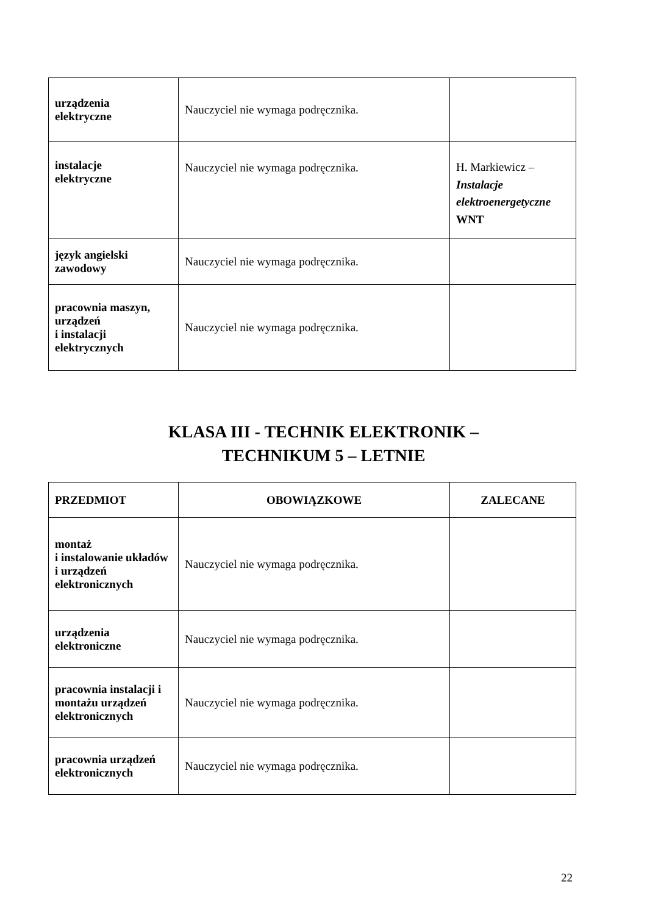| urządzenia elektryczne | Nauczyciel nie wymaga podręcznika. | |
| instalacje elektryczne | Nauczyciel nie wymaga podręcznika. | H. Markiewicz – Instalacje elektroenergetyczne WNT |
| język angielski zawodowy | Nauczyciel nie wymaga podręcznika. | |
| pracownia maszyn, urządzeń i instalacji elektrycznych | Nauczyciel nie wymaga podręcznika. | |
KLASA III - TECHNIK ELEKTRONIK –
TECHNIKUM 5 – LETNIE
| PRZEDMIOT | OBOWIĄZKOWE | ZALECANE |
| --- | --- | --- |
| montaż i instalowanie układów i urządzeń elektronicznych | Nauczyciel nie wymaga podręcznika. | |
| urządzenia elektroniczne | Nauczyciel nie wymaga podręcznika. | |
| pracownia instalacji i montażu urządzeń elektronicznych | Nauczyciel nie wymaga podręcznika. | |
| pracownia urządzeń elektronicznych | Nauczyciel nie wymaga podręcznika. | |
22